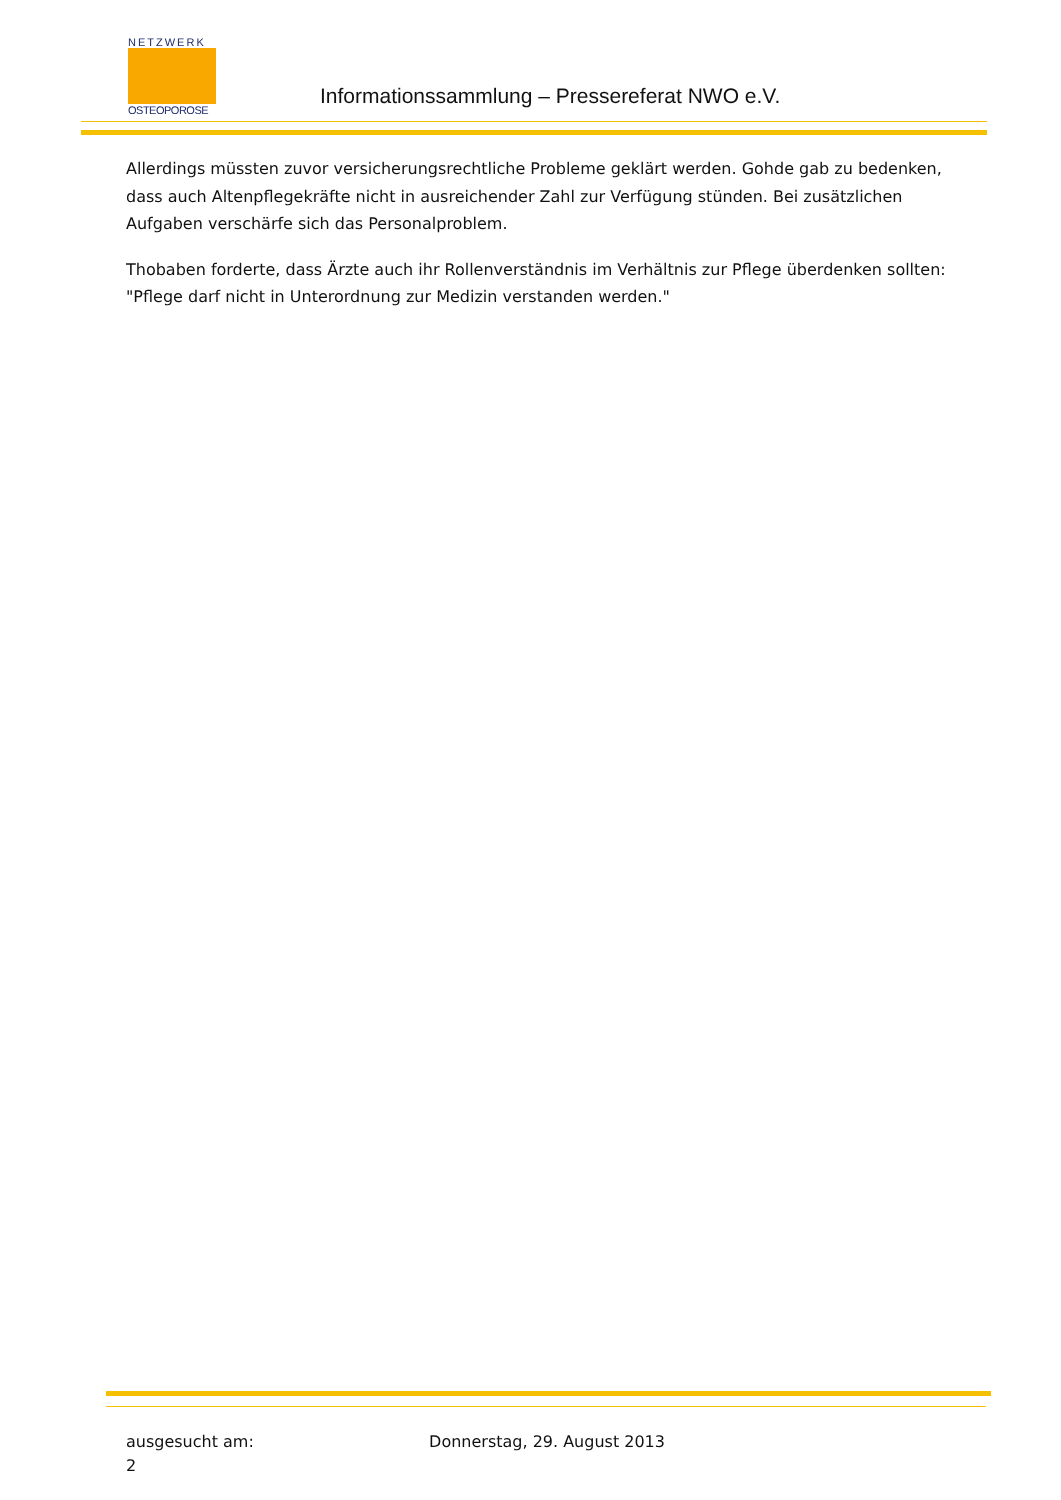NETZWERK
OSTEOPOROSE
Informationssammlung – Pressereferat NWO e.V.
Allerdings müssten zuvor versicherungsrechtliche Probleme geklärt werden. Gohde gab zu bedenken, dass auch Altenpflegekräfte nicht in ausreichender Zahl zur Verfügung stünden. Bei zusätzlichen Aufgaben verschärfe sich das Personalproblem.
Thobaben forderte, dass Ärzte auch ihr Rollenverständnis im Verhältnis zur Pflege überdenken sollten: "Pflege darf nicht in Unterordnung zur Medizin verstanden werden."
ausgesucht am: Donnerstag, 29. August 2013
2